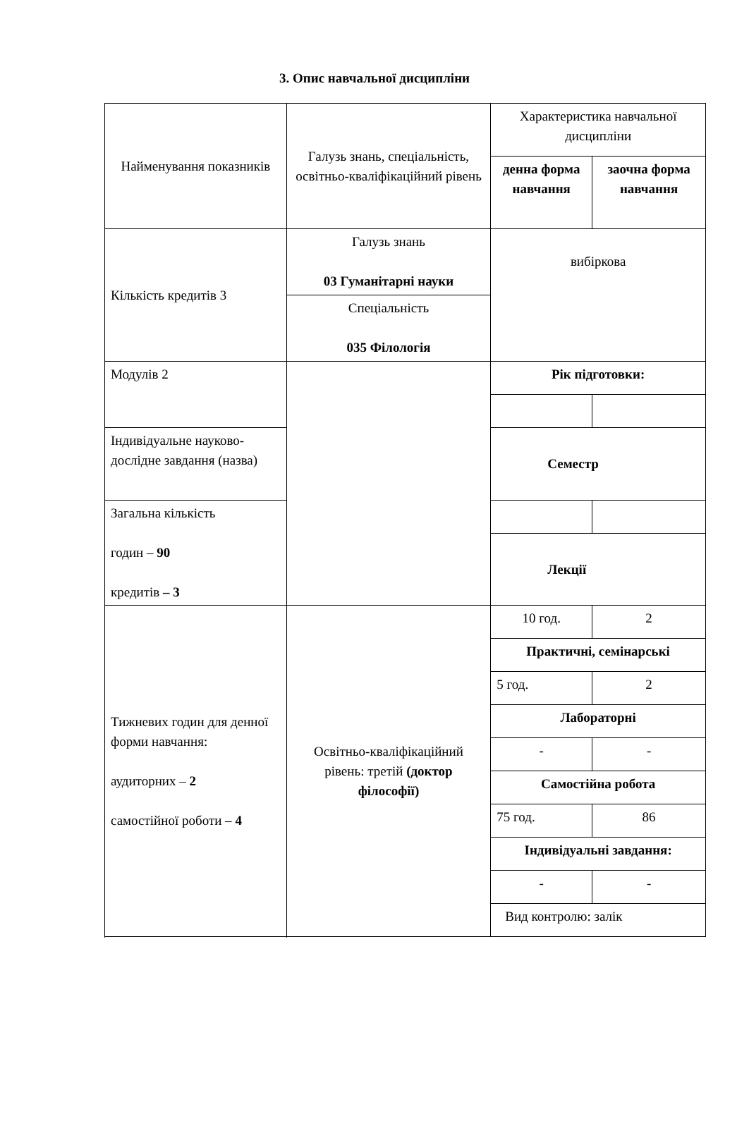3. Опис навчальної дисципліни
| Найменування показників | Галузь знань, спеціальність, освітньо-кваліфікаційний рівень | Характеристика навчальної дисципліни | |
| | | денна форма навчання | заочна форма навчання |
| Кількість кредитів 3 | Галузь знань 03 Гуманітарні науки | вибіркова | |
| | Спеціальність 035 Філологія | | |
| Модулів 2 | | Рік підготовки: | |
| Індивідуальне науково-дослідне завдання (назва) | | Семестр | |
| Загальна кількість годин – 90 кредитів – 3 | | | |
| | | Лекції | |
| Тижневих годин для денної форми навчання: аудиторних – 2 самостійної роботи – 4 | Освітньо-кваліфікаційний рівень: третій (доктор філософії) | 10 год. | 2 |
| | | Практичні, семінарські | |
| | | 5 год. | 2 |
| | | Лабораторні | |
| | | - | - |
| | | Самостійна робота | |
| | | 75 год. | 86 |
| | | Індивідуальні завдання: | |
| | | - | - |
| | | Вид контролю: залік | |